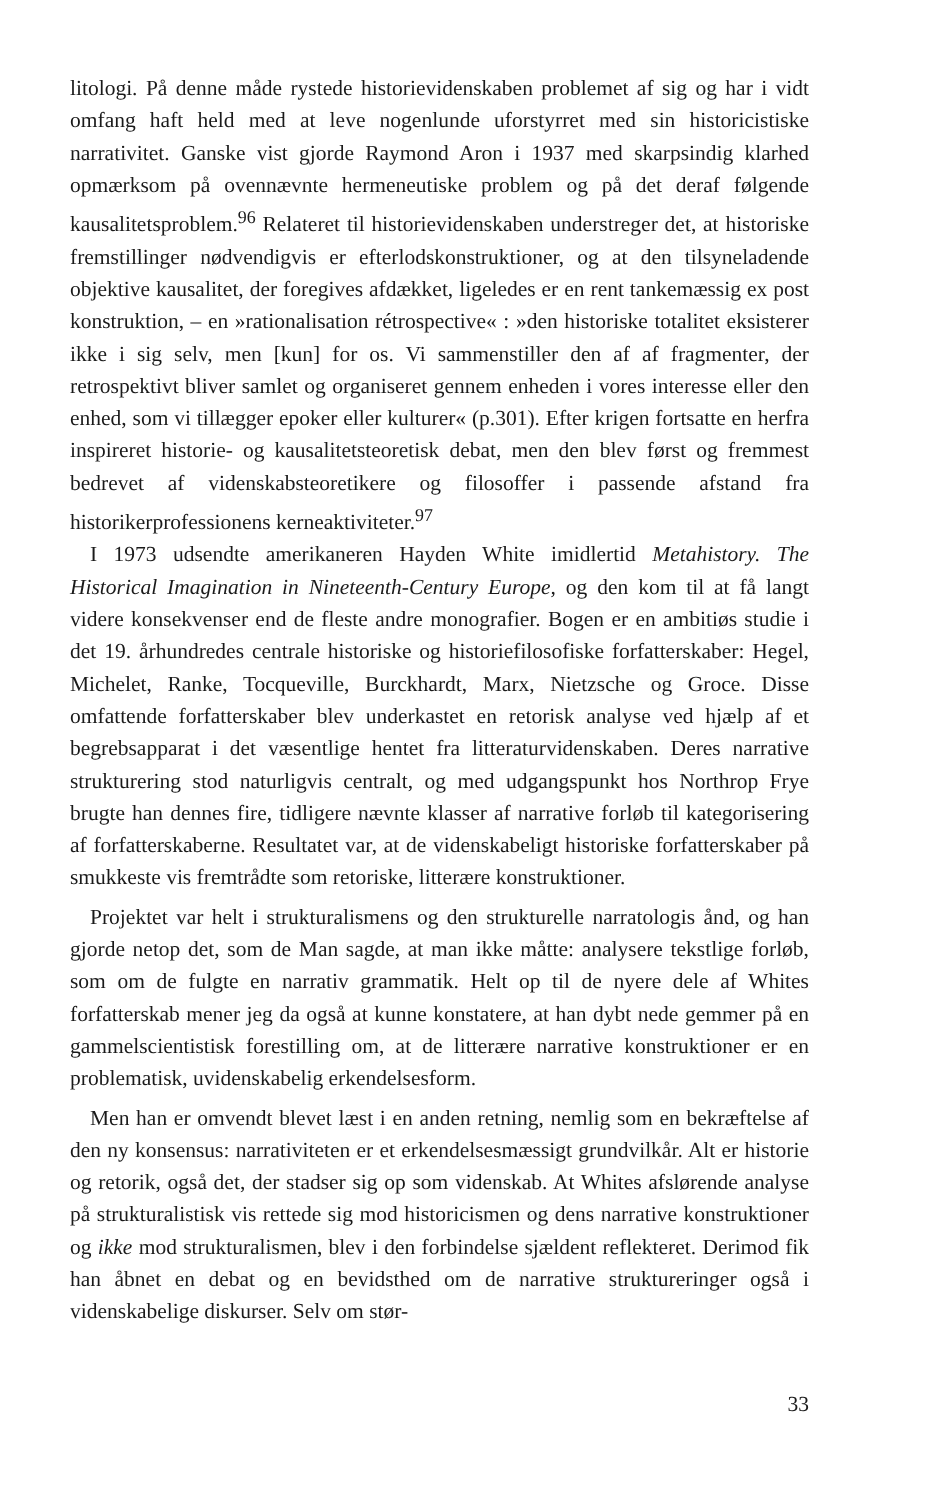litologi. På denne måde rystede historievidenskaben problemet af sig og har i vidt omfang haft held med at leve nogenlunde uforstyrret med sin historicistiske narrativitet. Ganske vist gjorde Raymond Aron i 1937 med skarpsindig klarhed opmærksom på ovennævnte hermeneutiske problem og på det deraf følgende kausalitetsproblem.<sup>96</sup> Relateret til historievidenskaben understreger det, at historiske fremstillinger nødvendigvis er efterlodskonstruktioner, og at den tilsyneladende objektive kausalitet, der foregives afdækket, ligeledes er en rent tankemæssig ex post konstruktion, – en »rationalisation rétrospective« : »den historiske totalitet eksisterer ikke i sig selv, men [kun] for os. Vi sammenstiller den af af fragmenter, der retrospektivt bliver samlet og organiseret gennem enheden i vores interesse eller den enhed, som vi tillægger epoker eller kulturer« (p.301). Efter krigen fortsatte en herfra inspireret historie- og kausalitetsteoretisk debat, men den blev først og fremmest bedrevet af videnskabsteoretikere og filosoffer i passende afstand fra historikerprofessionens kerneaktiviteter.<sup>97</sup>
I 1973 udsendte amerikaneren Hayden White imidlertid Metahistory. The Historical Imagination in Nineteenth-Century Europe, og den kom til at få langt videre konsekvenser end de fleste andre monografier. Bogen er en ambitiøs studie i det 19. århundredes centrale historiske og historiefilosofiske forfatterskaber: Hegel, Michelet, Ranke, Tocqueville, Burckhardt, Marx, Nietzsche og Groce. Disse omfattende forfatterskaber blev underkastet en retorisk analyse ved hjælp af et begrebsapparat i det væsentlige hentet fra litteraturvidenskaben. Deres narrative strukturering stod naturligvis centralt, og med udgangspunkt hos Northrop Frye brugte han dennes fire, tidligere nævnte klasser af narrative forløb til kategorisering af forfatterskaberne. Resultatet var, at de videnskabeligt historiske forfatterskaber på smukkeste vis fremtrådte som retoriske, litterære konstruktioner.
Projektet var helt i strukturalismens og den strukturelle narratologis ånd, og han gjorde netop det, som de Man sagde, at man ikke måtte: analysere tekstlige forløb, som om de fulgte en narrativ grammatik. Helt op til de nyere dele af Whites forfatterskab mener jeg da også at kunne konstatere, at han dybt nede gemmer på en gammelscientistisk forestilling om, at de litterære narrative konstruktioner er en problematisk, uvidenskabelig erkendelsesform.
Men han er omvendt blevet læst i en anden retning, nemlig som en bekræftelse af den ny konsensus: narrativiteten er et erkendelsesmæssigt grundvilkår. Alt er historie og retorik, også det, der stadser sig op som videnskab. At Whites afslørende analyse på strukturalistisk vis rettede sig mod historicismen og dens narrative konstruktioner og ikke mod strukturalismen, blev i den forbindelse sjældent reflekteret. Derimod fik han åbnet en debat og en bevidsthed om de narrative struktureringer også i videnskabelige diskurser. Selv om stør-
33